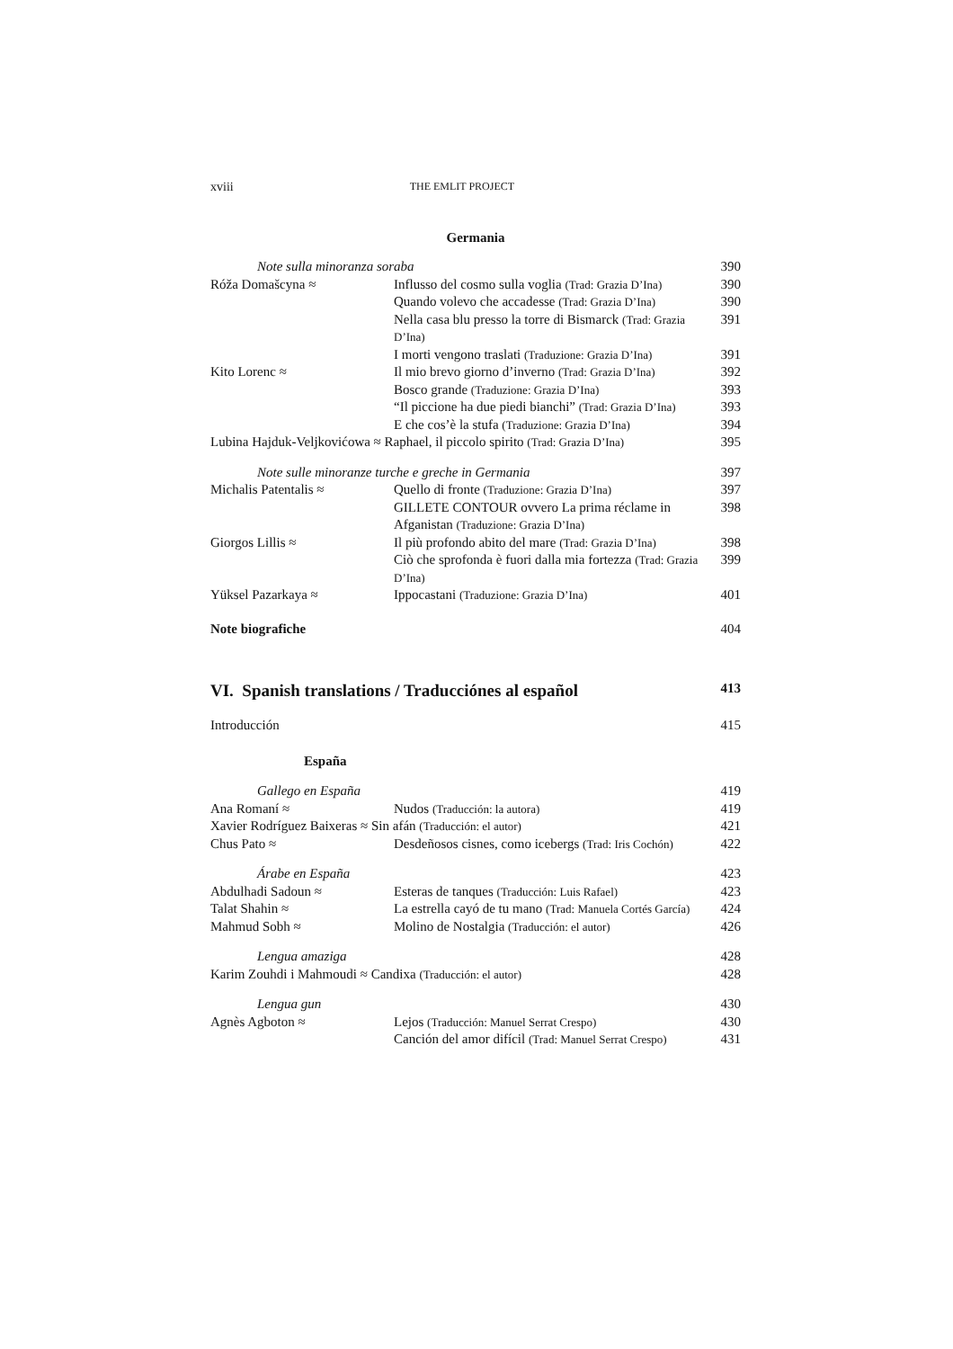xviii THE EMLIT PROJECT
Germania
| Note sulla minoranza soraba | | 390 |
| Róža Domašcyna ≈ | Influsso del cosmo sulla voglia (Trad: Grazia D’Ina) | 390 |
| | Quando volevo che accadesse (Trad: Grazia D’Ina) | 390 |
| | Nella casa blu presso la torre di Bismarck (Trad: Grazia D’Ina) | 391 |
| | I morti vengono traslati (Traduzione: Grazia D’Ina) | 391 |
| Kito Lorenc ≈ | Il mio brevo giorno d’inverno (Trad: Grazia D’Ina) | 392 |
| | Bosco grande (Traduzione: Grazia D’Ina) | 393 |
| | “Il piccione ha due piedi bianchi” (Trad: Grazia D’Ina) | 393 |
| | E che cos’è la stufa (Traduzione: Grazia D’Ina) | 394 |
| Lubina Hajduk-Veljkovićowa ≈ Raphael, il piccolo spirito (Trad: Grazia D’Ina) | | 395 |
| Note sulle minoranze turche e greche in Germania | | 397 |
| Michalis Patentalis ≈ | Quello di fronte (Traduzione: Grazia D’Ina) | 397 |
| | GILLETE CONTOUR ovvero La prima réclame in Afganistan (Traduzione: Grazia D’Ina) | 398 |
| Giorgos Lillis ≈ | Il più profondo abito del mare (Trad: Grazia D’Ina) | 398 |
| | Ciò che sprofonda è fuori dalla mia fortezza (Trad: Grazia D’Ina) | 399 |
| Yüksel Pazarkaya ≈ | Ippocastani (Traduzione: Grazia D’Ina) | 401 |
| Note biografiche | | 404 |
VI. Spanish translations / Traducciónes al español 413
| Introducción | | 415 |
| España | | |
| Gallego en España | | 419 |
| Ana Romaní ≈ | Nudos (Traducción: la autora) | 419 |
| Xavier Rodríguez Baixeras ≈ Sin afán (Traducción: el autor) | | 421 |
| Chus Pato ≈ | Desdeñosos cisnes, como icebergs (Trad: Iris Cochón) | 422 |
| Árabe en España | | 423 |
| Abdulhadi Sadoun ≈ | Esteras de tanques (Traducción: Luis Rafael) | 423 |
| Talat Shahin ≈ | La estrella cayó de tu mano (Trad: Manuela Cortés García) | 424 |
| Mahmud Sobh ≈ | Molino de Nostalgia (Traducción: el autor) | 426 |
| Lengua amaziga | | 428 |
| Karim Zouhdi i Mahmoudi ≈ Candixa (Traducción: el autor) | | 428 |
| Lengua gun | | 430 |
| Agnès Agboton ≈ | Lejos (Traducción: Manuel Serrat Crespo) | 430 |
| | Canción del amor difícil (Trad: Manuel Serrat Crespo) | 431 |